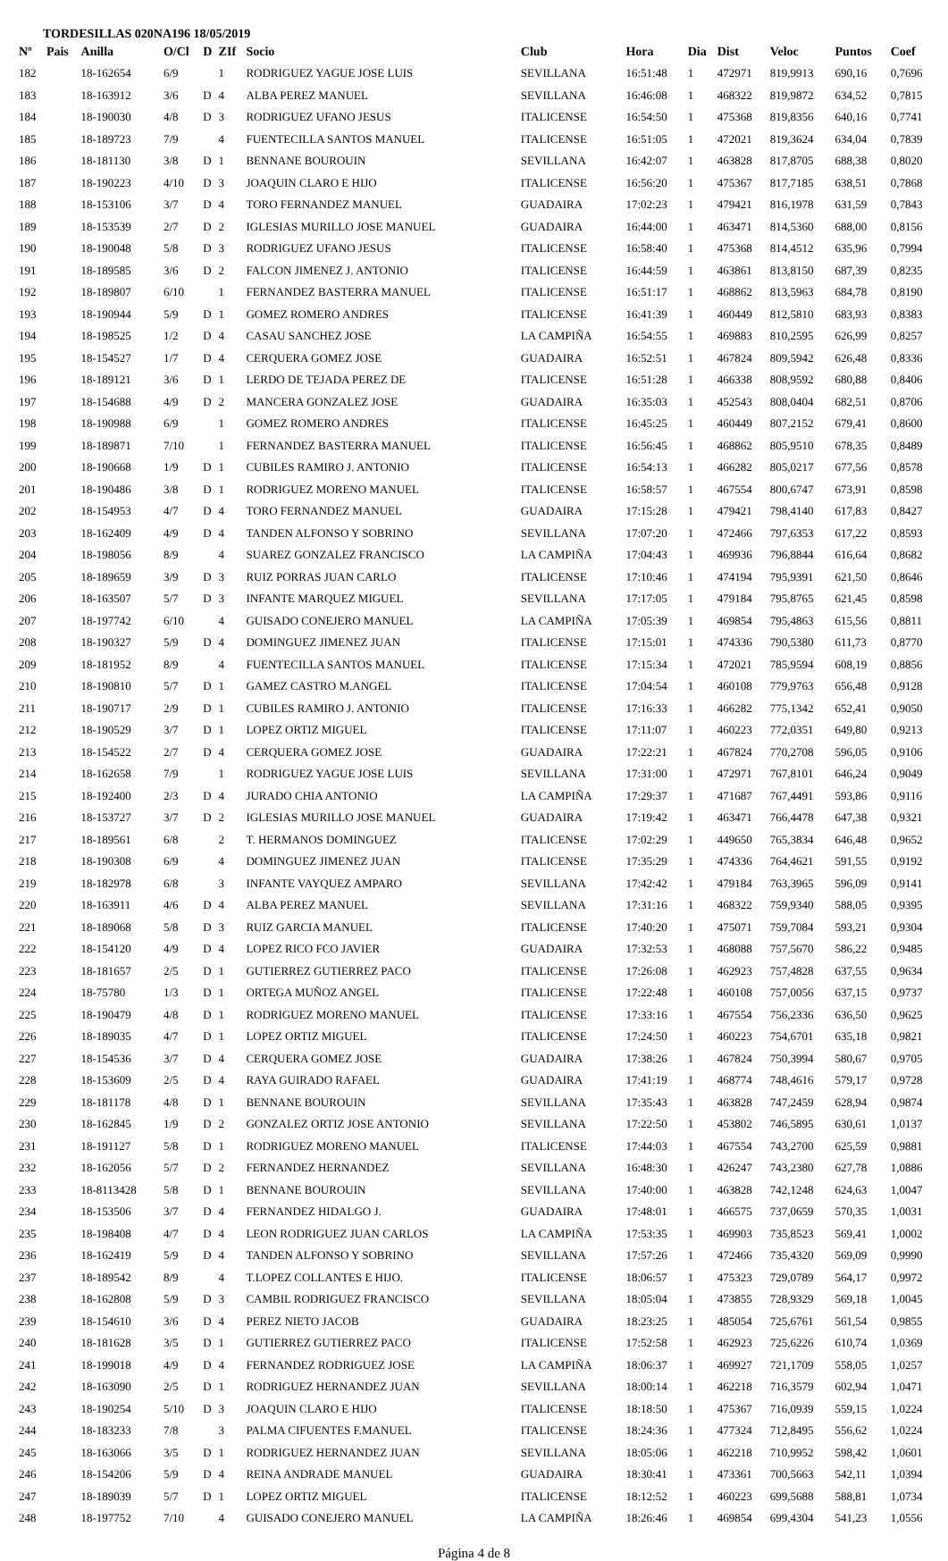TORDESILLAS 020NA196 18/05/2019
| Nº | Pais | Anilla | O/Cl | D | ZIf | Socio | Club | Hora | Dia | Dist | Veloc | Puntos | Coef |
| --- | --- | --- | --- | --- | --- | --- | --- | --- | --- | --- | --- | --- | --- |
| 182 | | 18-162654 | 6/9 | | 1 | RODRIGUEZ YAGUE JOSE LUIS | SEVILLANA | 16:51:48 | 1 | 472971 | 819,9913 | 690,16 | 0,7696 |
| 183 | | 18-163912 | 3/6 | D | 4 | ALBA PEREZ MANUEL | SEVILLANA | 16:46:08 | 1 | 468322 | 819,9872 | 634,52 | 0,7815 |
| 184 | | 18-190030 | 4/8 | D | 3 | RODRIGUEZ UFANO JESUS | ITALICENSE | 16:54:50 | 1 | 475368 | 819,8356 | 640,16 | 0,7741 |
| 185 | | 18-189723 | 7/9 | | 4 | FUENTECILLA SANTOS MANUEL | ITALICENSE | 16:51:05 | 1 | 472021 | 819,3624 | 634,04 | 0,7839 |
| 186 | | 18-181130 | 3/8 | D | 1 | BENNANE BOUROUIN | SEVILLANA | 16:42:07 | 1 | 463828 | 817,8705 | 688,38 | 0,8020 |
| 187 | | 18-190223 | 4/10 | D | 3 | JOAQUIN CLARO E HIJO | ITALICENSE | 16:56:20 | 1 | 475367 | 817,7185 | 638,51 | 0,7868 |
| 188 | | 18-153106 | 3/7 | D | 4 | TORO FERNANDEZ MANUEL | GUADAIRA | 17:02:23 | 1 | 479421 | 816,1978 | 631,59 | 0,7843 |
| 189 | | 18-153539 | 2/7 | D | 2 | IGLESIAS MURILLO JOSE MANUEL | GUADAIRA | 16:44:00 | 1 | 463471 | 814,5360 | 688,00 | 0,8156 |
| 190 | | 18-190048 | 5/8 | D | 3 | RODRIGUEZ UFANO JESUS | ITALICENSE | 16:58:40 | 1 | 475368 | 814,4512 | 635,96 | 0,7994 |
| 191 | | 18-189585 | 3/6 | D | 2 | FALCON JIMENEZ J. ANTONIO | ITALICENSE | 16:44:59 | 1 | 463861 | 813,8150 | 687,39 | 0,8235 |
| 192 | | 18-189807 | 6/10 | | 1 | FERNANDEZ BASTERRA MANUEL | ITALICENSE | 16:51:17 | 1 | 468862 | 813,5963 | 684,78 | 0,8190 |
| 193 | | 18-190944 | 5/9 | D | 1 | GOMEZ ROMERO ANDRES | ITALICENSE | 16:41:39 | 1 | 460449 | 812,5810 | 683,93 | 0,8383 |
| 194 | | 18-198525 | 1/2 | D | 4 | CASAU SANCHEZ JOSE | LA CAMPIÑA | 16:54:55 | 1 | 469883 | 810,2595 | 626,99 | 0,8257 |
| 195 | | 18-154527 | 1/7 | D | 4 | CERQUERA GOMEZ JOSE | GUADAIRA | 16:52:51 | 1 | 467824 | 809,5942 | 626,48 | 0,8336 |
| 196 | | 18-189121 | 3/6 | D | 1 | LERDO DE TEJADA PEREZ DE | ITALICENSE | 16:51:28 | 1 | 466338 | 808,9592 | 680,88 | 0,8406 |
| 197 | | 18-154688 | 4/9 | D | 2 | MANCERA GONZALEZ JOSE | GUADAIRA | 16:35:03 | 1 | 452543 | 808,0404 | 682,51 | 0,8706 |
| 198 | | 18-190988 | 6/9 | | 1 | GOMEZ ROMERO ANDRES | ITALICENSE | 16:45:25 | 1 | 460449 | 807,2152 | 679,41 | 0,8600 |
| 199 | | 18-189871 | 7/10 | | 1 | FERNANDEZ BASTERRA MANUEL | ITALICENSE | 16:56:45 | 1 | 468862 | 805,9510 | 678,35 | 0,8489 |
| 200 | | 18-190668 | 1/9 | D | 1 | CUBILES RAMIRO J. ANTONIO | ITALICENSE | 16:54:13 | 1 | 466282 | 805,0217 | 677,56 | 0,8578 |
| 201 | | 18-190486 | 3/8 | D | 1 | RODRIGUEZ MORENO MANUEL | ITALICENSE | 16:58:57 | 1 | 467554 | 800,6747 | 673,91 | 0,8598 |
| 202 | | 18-154953 | 4/7 | D | 4 | TORO FERNANDEZ MANUEL | GUADAIRA | 17:15:28 | 1 | 479421 | 798,4140 | 617,83 | 0,8427 |
| 203 | | 18-162409 | 4/9 | D | 4 | TANDEN ALFONSO Y SOBRINO | SEVILLANA | 17:07:20 | 1 | 472466 | 797,6353 | 617,22 | 0,8593 |
| 204 | | 18-198056 | 8/9 | | 4 | SUAREZ GONZALEZ FRANCISCO | LA CAMPIÑA | 17:04:43 | 1 | 469936 | 796,8844 | 616,64 | 0,8682 |
| 205 | | 18-189659 | 3/9 | D | 3 | RUIZ PORRAS JUAN CARLO | ITALICENSE | 17:10:46 | 1 | 474194 | 795,9391 | 621,50 | 0,8646 |
| 206 | | 18-163507 | 5/7 | D | 3 | INFANTE MARQUEZ MIGUEL | SEVILLANA | 17:17:05 | 1 | 479184 | 795,8765 | 621,45 | 0,8598 |
| 207 | | 18-197742 | 6/10 | | 4 | GUISADO CONEJERO MANUEL | LA CAMPIÑA | 17:05:39 | 1 | 469854 | 795,4863 | 615,56 | 0,8811 |
| 208 | | 18-190327 | 5/9 | D | 4 | DOMINGUEZ JIMENEZ JUAN | ITALICENSE | 17:15:01 | 1 | 474336 | 790,5380 | 611,73 | 0,8770 |
| 209 | | 18-181952 | 8/9 | | 4 | FUENTECILLA SANTOS MANUEL | ITALICENSE | 17:15:34 | 1 | 472021 | 785,9594 | 608,19 | 0,8856 |
| 210 | | 18-190810 | 5/7 | D | 1 | GAMEZ CASTRO M.ANGEL | ITALICENSE | 17:04:54 | 1 | 460108 | 779,9763 | 656,48 | 0,9128 |
| 211 | | 18-190717 | 2/9 | D | 1 | CUBILES RAMIRO J. ANTONIO | ITALICENSE | 17:16:33 | 1 | 466282 | 775,1342 | 652,41 | 0,9050 |
| 212 | | 18-190529 | 3/7 | D | 1 | LOPEZ ORTIZ MIGUEL | ITALICENSE | 17:11:07 | 1 | 460223 | 772,0351 | 649,80 | 0,9213 |
| 213 | | 18-154522 | 2/7 | D | 4 | CERQUERA GOMEZ JOSE | GUADAIRA | 17:22:21 | 1 | 467824 | 770,2708 | 596,05 | 0,9106 |
| 214 | | 18-162658 | 7/9 | | 1 | RODRIGUEZ YAGUE JOSE LUIS | SEVILLANA | 17:31:00 | 1 | 472971 | 767,8101 | 646,24 | 0,9049 |
| 215 | | 18-192400 | 2/3 | D | 4 | JURADO CHIA ANTONIO | LA CAMPIÑA | 17:29:37 | 1 | 471687 | 767,4491 | 593,86 | 0,9116 |
| 216 | | 18-153727 | 3/7 | D | 2 | IGLESIAS MURILLO JOSE MANUEL | GUADAIRA | 17:19:42 | 1 | 463471 | 766,4478 | 647,38 | 0,9321 |
| 217 | | 18-189561 | 6/8 | | 2 | T. HERMANOS DOMINGUEZ | ITALICENSE | 17:02:29 | 1 | 449650 | 765,3834 | 646,48 | 0,9652 |
| 218 | | 18-190308 | 6/9 | | 4 | DOMINGUEZ JIMENEZ JUAN | ITALICENSE | 17:35:29 | 1 | 474336 | 764,4621 | 591,55 | 0,9192 |
| 219 | | 18-182978 | 6/8 | | 3 | INFANTE VAYQUEZ AMPARO | SEVILLANA | 17:42:42 | 1 | 479184 | 763,3965 | 596,09 | 0,9141 |
| 220 | | 18-163911 | 4/6 | D | 4 | ALBA PEREZ MANUEL | SEVILLANA | 17:31:16 | 1 | 468322 | 759,9340 | 588,05 | 0,9395 |
| 221 | | 18-189068 | 5/8 | D | 3 | RUIZ GARCIA MANUEL | ITALICENSE | 17:40:20 | 1 | 475071 | 759,7084 | 593,21 | 0,9304 |
| 222 | | 18-154120 | 4/9 | D | 4 | LOPEZ RICO FCO JAVIER | GUADAIRA | 17:32:53 | 1 | 468088 | 757,5670 | 586,22 | 0,9485 |
| 223 | | 18-181657 | 2/5 | D | 1 | GUTIERREZ GUTIERREZ PACO | ITALICENSE | 17:26:08 | 1 | 462923 | 757,4828 | 637,55 | 0,9634 |
| 224 | | 18-75780 | 1/3 | D | 1 | ORTEGA MUÑOZ ANGEL | ITALICENSE | 17:22:48 | 1 | 460108 | 757,0056 | 637,15 | 0,9737 |
| 225 | | 18-190479 | 4/8 | D | 1 | RODRIGUEZ MORENO MANUEL | ITALICENSE | 17:33:16 | 1 | 467554 | 756,2336 | 636,50 | 0,9625 |
| 226 | | 18-189035 | 4/7 | D | 1 | LOPEZ ORTIZ MIGUEL | ITALICENSE | 17:24:50 | 1 | 460223 | 754,6701 | 635,18 | 0,9821 |
| 227 | | 18-154536 | 3/7 | D | 4 | CERQUERA GOMEZ JOSE | GUADAIRA | 17:38:26 | 1 | 467824 | 750,3994 | 580,67 | 0,9705 |
| 228 | | 18-153609 | 2/5 | D | 4 | RAYA GUIRADO RAFAEL | GUADAIRA | 17:41:19 | 1 | 468774 | 748,4616 | 579,17 | 0,9728 |
| 229 | | 18-181178 | 4/8 | D | 1 | BENNANE BOUROUIN | SEVILLANA | 17:35:43 | 1 | 463828 | 747,2459 | 628,94 | 0,9874 |
| 230 | | 18-162845 | 1/9 | D | 2 | GONZALEZ ORTIZ JOSE ANTONIO | SEVILLANA | 17:22:50 | 1 | 453802 | 746,5895 | 630,61 | 1,0137 |
| 231 | | 18-191127 | 5/8 | D | 1 | RODRIGUEZ MORENO MANUEL | ITALICENSE | 17:44:03 | 1 | 467554 | 743,2700 | 625,59 | 0,9881 |
| 232 | | 18-162056 | 5/7 | D | 2 | FERNANDEZ HERNANDEZ | SEVILLANA | 16:48:30 | 1 | 426247 | 743,2380 | 627,78 | 1,0886 |
| 233 | | 18-8113428 | 5/8 | D | 1 | BENNANE BOUROUIN | SEVILLANA | 17:40:00 | 1 | 463828 | 742,1248 | 624,63 | 1,0047 |
| 234 | | 18-153506 | 3/7 | D | 4 | FERNANDEZ HIDALGO J. | GUADAIRA | 17:48:01 | 1 | 466575 | 737,0659 | 570,35 | 1,0031 |
| 235 | | 18-198408 | 4/7 | D | 4 | LEON RODRIGUEZ JUAN CARLOS | LA CAMPIÑA | 17:53:35 | 1 | 469903 | 735,8523 | 569,41 | 1,0002 |
| 236 | | 18-162419 | 5/9 | D | 4 | TANDEN ALFONSO Y SOBRINO | SEVILLANA | 17:57:26 | 1 | 472466 | 735,4320 | 569,09 | 0,9990 |
| 237 | | 18-189542 | 8/9 | | 4 | T.LOPEZ COLLANTES E HIJO. | ITALICENSE | 18:06:57 | 1 | 475323 | 729,0789 | 564,17 | 0,9972 |
| 238 | | 18-162808 | 5/9 | D | 3 | CAMBIL RODRIGUEZ FRANCISCO | SEVILLANA | 18:05:04 | 1 | 473855 | 728,9329 | 569,18 | 1,0045 |
| 239 | | 18-154610 | 3/6 | D | 4 | PEREZ NIETO JACOB | GUADAIRA | 18:23:25 | 1 | 485054 | 725,6761 | 561,54 | 0,9855 |
| 240 | | 18-181628 | 3/5 | D | 1 | GUTIERREZ GUTIERREZ PACO | ITALICENSE | 17:52:58 | 1 | 462923 | 725,6226 | 610,74 | 1,0369 |
| 241 | | 18-199018 | 4/9 | D | 4 | FERNANDEZ RODRIGUEZ JOSE | LA CAMPIÑA | 18:06:37 | 1 | 469927 | 721,1709 | 558,05 | 1,0257 |
| 242 | | 18-163090 | 2/5 | D | 1 | RODRIGUEZ HERNANDEZ JUAN | SEVILLANA | 18:00:14 | 1 | 462218 | 716,3579 | 602,94 | 1,0471 |
| 243 | | 18-190254 | 5/10 | D | 3 | JOAQUIN CLARO E HIJO | ITALICENSE | 18:18:50 | 1 | 475367 | 716,0939 | 559,15 | 1,0224 |
| 244 | | 18-183233 | 7/8 | | 3 | PALMA CIFUENTES F.MANUEL | ITALICENSE | 18:24:36 | 1 | 477324 | 712,8495 | 556,62 | 1,0224 |
| 245 | | 18-163066 | 3/5 | D | 1 | RODRIGUEZ HERNANDEZ JUAN | SEVILLANA | 18:05:06 | 1 | 462218 | 710,9952 | 598,42 | 1,0601 |
| 246 | | 18-154206 | 5/9 | D | 4 | REINA ANDRADE MANUEL | GUADAIRA | 18:30:41 | 1 | 473361 | 700,5663 | 542,11 | 1,0394 |
| 247 | | 18-189039 | 5/7 | D | 1 | LOPEZ ORTIZ MIGUEL | ITALICENSE | 18:12:52 | 1 | 460223 | 699,5688 | 588,81 | 1,0734 |
| 248 | | 18-197752 | 7/10 | | 4 | GUISADO CONEJERO MANUEL | LA CAMPIÑA | 18:26:46 | 1 | 469854 | 699,4304 | 541,23 | 1,0556 |
Página 4 de 8